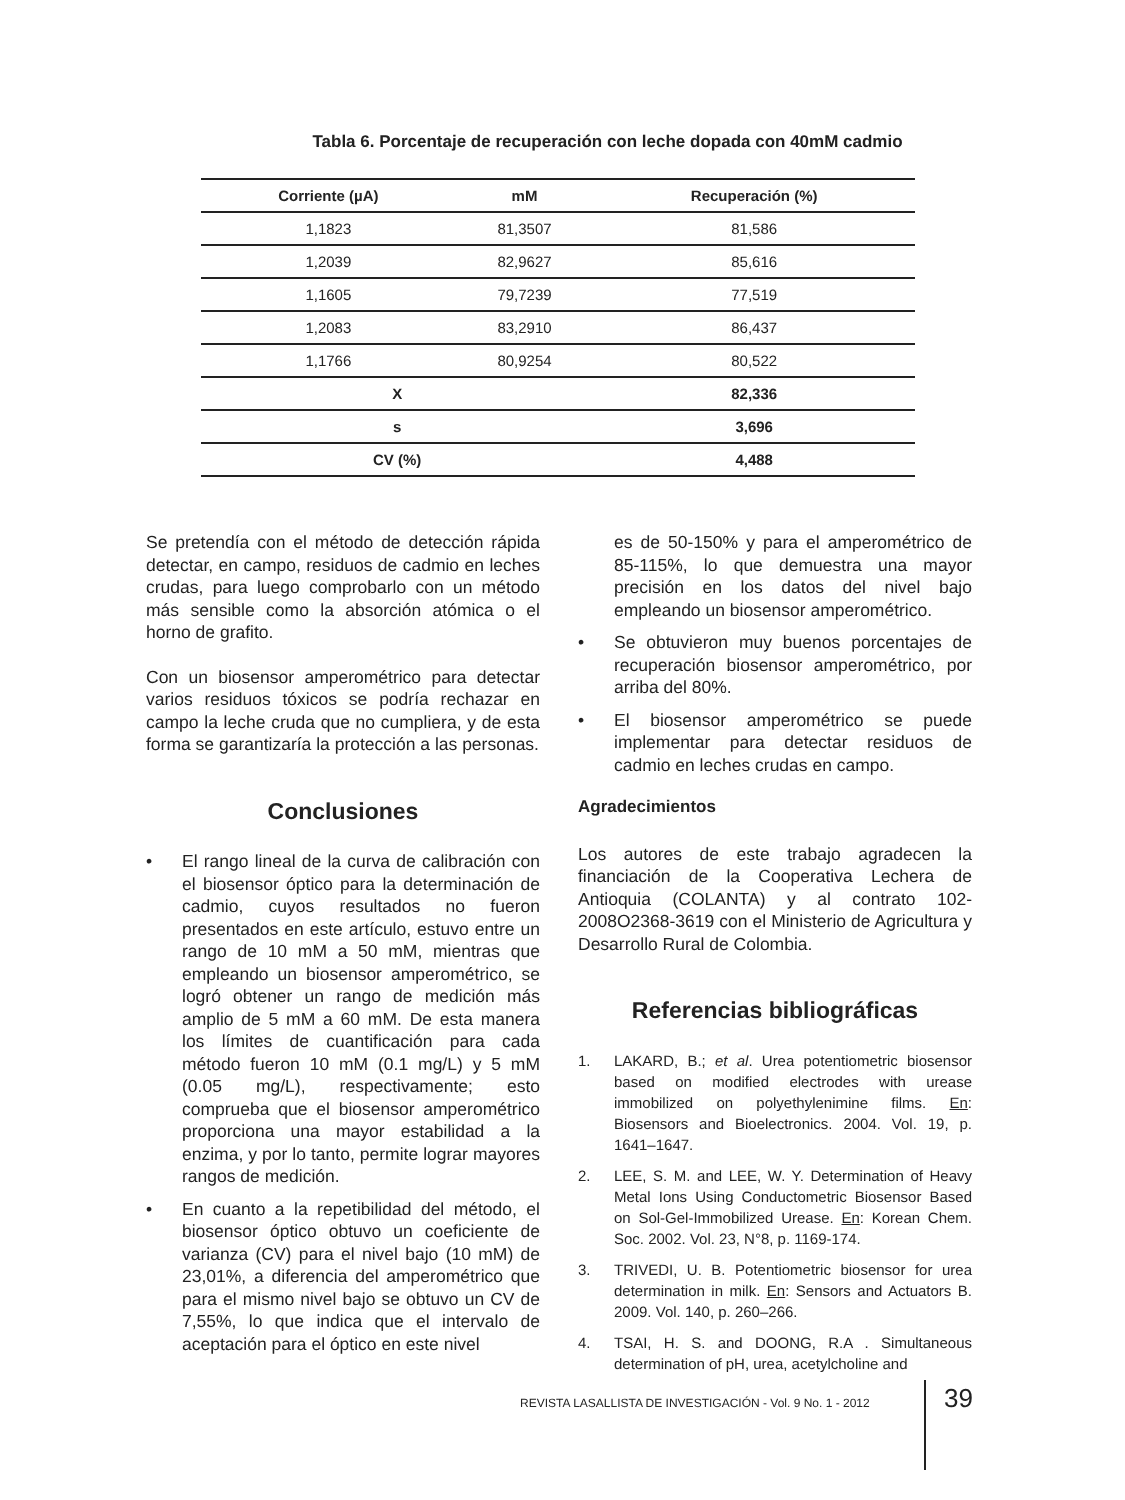Tabla 6. Porcentaje de recuperación con leche dopada con 40mM cadmio
| Corriente (µA) | mM | Recuperación (%) |
| --- | --- | --- |
| 1,1823 | 81,3507 | 81,586 |
| 1,2039 | 82,9627 | 85,616 |
| 1,1605 | 79,7239 | 77,519 |
| 1,2083 | 83,2910 | 86,437 |
| 1,1766 | 80,9254 | 80,522 |
| X | | 82,336 |
| s | | 3,696 |
| CV (%) | | 4,488 |
Se pretendía con el método de detección rápida detectar, en campo, residuos de cadmio en leches crudas, para luego comprobarlo con un método más sensible como la absorción atómica o el horno de grafito.
Con un biosensor amperométrico para detectar varios residuos tóxicos se podría rechazar en campo la leche cruda que no cumpliera, y de esta forma se garantizaría la protección a las personas.
Conclusiones
• El rango lineal de la curva de calibración con el biosensor óptico para la determinación de cadmio, cuyos resultados no fueron presentados en este artículo, estuvo entre un rango de 10 mM a 50 mM, mientras que empleando un biosensor amperométrico, se logró obtener un rango de medición más amplio de 5 mM a 60 mM. De esta manera los límites de cuantificación para cada método fueron 10 mM (0.1 mg/L) y 5 mM (0.05 mg/L), respectivamente; esto comprueba que el biosensor amperométrico proporciona una mayor estabilidad a la enzima, y por lo tanto, permite lograr mayores rangos de medición.
• En cuanto a la repetibilidad del método, el biosensor óptico obtuvo un coeficiente de varianza (CV) para el nivel bajo (10 mM) de 23,01%, a diferencia del amperométrico que para el mismo nivel bajo se obtuvo un CV de 7,55%, lo que indica que el intervalo de aceptación para el óptico en este nivel
es de 50-150% y para el amperométrico de 85-115%, lo que demuestra una mayor precisión en los datos del nivel bajo empleando un biosensor amperométrico.
• Se obtuvieron muy buenos porcentajes de recuperación biosensor amperométrico, por arriba del 80%.
• El biosensor amperométrico se puede implementar para detectar residuos de cadmio en leches crudas en campo.
Agradecimientos
Los autores de este trabajo agradecen la financiación de la Cooperativa Lechera de Antioquia (COLANTA) y al contrato 102-2008O2368-3619 con el Ministerio de Agricultura y Desarrollo Rural de Colombia.
Referencias bibliográficas
1. LAKARD, B.; et al. Urea potentiometric biosensor based on modified electrodes with urease immobilized on polyethylenimine films. En: Biosensors and Bioelectronics. 2004. Vol. 19, p. 1641–1647.
2. LEE, S. M. and LEE, W. Y. Determination of Heavy Metal Ions Using Conductometric Biosensor Based on Sol-Gel-Immobilized Urease. En: Korean Chem. Soc. 2002. Vol. 23, N°8, p. 1169-174.
3. TRIVEDI, U. B. Potentiometric biosensor for urea determination in milk. En: Sensors and Actuators B. 2009. Vol. 140, p. 260–266.
4. TSAI, H. S. and DOONG, R.A . Simultaneous determination of pH, urea, acetylcholine and
REVISTA LASALLISTA DE INVESTIGACIÓN - Vol. 9 No. 1 - 2012
39